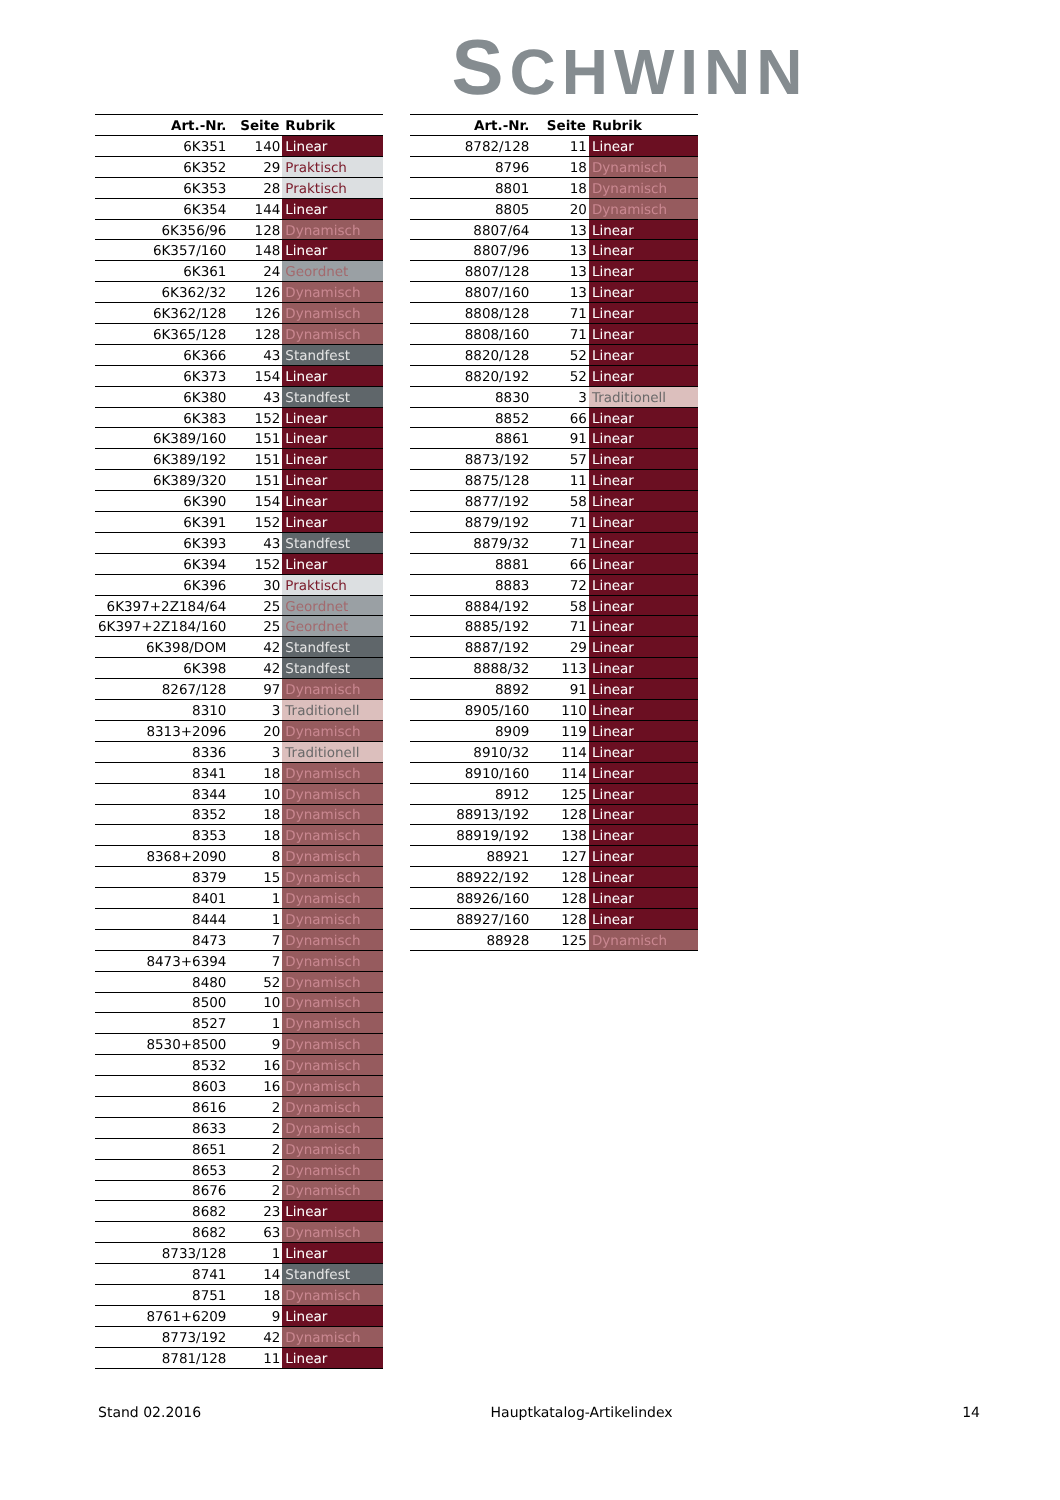SCHWINN
| Art.-Nr. | Seite | Rubrik |
| --- | --- | --- |
| 6K351 | 140 | Linear |
| 6K352 | 29 | Praktisch |
| 6K353 | 28 | Praktisch |
| 6K354 | 144 | Linear |
| 6K356/96 | 128 | Dynamisch |
| 6K357/160 | 148 | Linear |
| 6K361 | 24 | Geordnet |
| 6K362/32 | 126 | Dynamisch |
| 6K362/128 | 126 | Dynamisch |
| 6K365/128 | 128 | Dynamisch |
| 6K366 | 43 | Standfest |
| 6K373 | 154 | Linear |
| 6K380 | 43 | Standfest |
| 6K383 | 152 | Linear |
| 6K389/160 | 151 | Linear |
| 6K389/192 | 151 | Linear |
| 6K389/320 | 151 | Linear |
| 6K390 | 154 | Linear |
| 6K391 | 152 | Linear |
| 6K393 | 43 | Standfest |
| 6K394 | 152 | Linear |
| 6K396 | 30 | Praktisch |
| 6K397+2Z184/64 | 25 | Geordnet |
| 6K397+2Z184/160 | 25 | Geordnet |
| 6K398/DOM | 42 | Standfest |
| 6K398 | 42 | Standfest |
| 8267/128 | 97 | Dynamisch |
| 8310 | 3 | Traditionell |
| 8313+2096 | 20 | Dynamisch |
| 8336 | 3 | Traditionell |
| 8341 | 18 | Dynamisch |
| 8344 | 10 | Dynamisch |
| 8352 | 18 | Dynamisch |
| 8353 | 18 | Dynamisch |
| 8368+2090 | 8 | Dynamisch |
| 8379 | 15 | Dynamisch |
| 8401 | 1 | Dynamisch |
| 8444 | 1 | Dynamisch |
| 8473 | 7 | Dynamisch |
| 8473+6394 | 7 | Dynamisch |
| 8480 | 52 | Dynamisch |
| 8500 | 10 | Dynamisch |
| 8527 | 1 | Dynamisch |
| 8530+8500 | 9 | Dynamisch |
| 8532 | 16 | Dynamisch |
| 8603 | 16 | Dynamisch |
| 8616 | 2 | Dynamisch |
| 8633 | 2 | Dynamisch |
| 8651 | 2 | Dynamisch |
| 8653 | 2 | Dynamisch |
| 8676 | 2 | Dynamisch |
| 8682 | 23 | Linear |
| 8682 | 63 | Dynamisch |
| 8733/128 | 1 | Linear |
| 8741 | 14 | Standfest |
| 8751 | 18 | Dynamisch |
| 8761+6209 | 9 | Linear |
| 8773/192 | 42 | Dynamisch |
| 8781/128 | 11 | Linear |
| Art.-Nr. | Seite | Rubrik |
| --- | --- | --- |
| 8782/128 | 11 | Linear |
| 8796 | 18 | Dynamisch |
| 8801 | 18 | Dynamisch |
| 8805 | 20 | Dynamisch |
| 8807/64 | 13 | Linear |
| 8807/96 | 13 | Linear |
| 8807/128 | 13 | Linear |
| 8807/160 | 13 | Linear |
| 8808/128 | 71 | Linear |
| 8808/160 | 71 | Linear |
| 8820/128 | 52 | Linear |
| 8820/192 | 52 | Linear |
| 8830 | 3 | Traditionell |
| 8852 | 66 | Linear |
| 8861 | 91 | Linear |
| 8873/192 | 57 | Linear |
| 8875/128 | 11 | Linear |
| 8877/192 | 58 | Linear |
| 8879/192 | 71 | Linear |
| 8879/32 | 71 | Linear |
| 8881 | 66 | Linear |
| 8883 | 72 | Linear |
| 8884/192 | 58 | Linear |
| 8885/192 | 71 | Linear |
| 8887/192 | 29 | Linear |
| 8888/32 | 113 | Linear |
| 8892 | 91 | Linear |
| 8905/160 | 110 | Linear |
| 8909 | 119 | Linear |
| 8910/32 | 114 | Linear |
| 8910/160 | 114 | Linear |
| 8912 | 125 | Linear |
| 88913/192 | 128 | Linear |
| 88919/192 | 138 | Linear |
| 88921 | 127 | Linear |
| 88922/192 | 128 | Linear |
| 88926/160 | 128 | Linear |
| 88927/160 | 128 | Linear |
| 88928 | 125 | Dynamisch |
Stand 02.2016 Hauptkatalog-Artikelindex 14